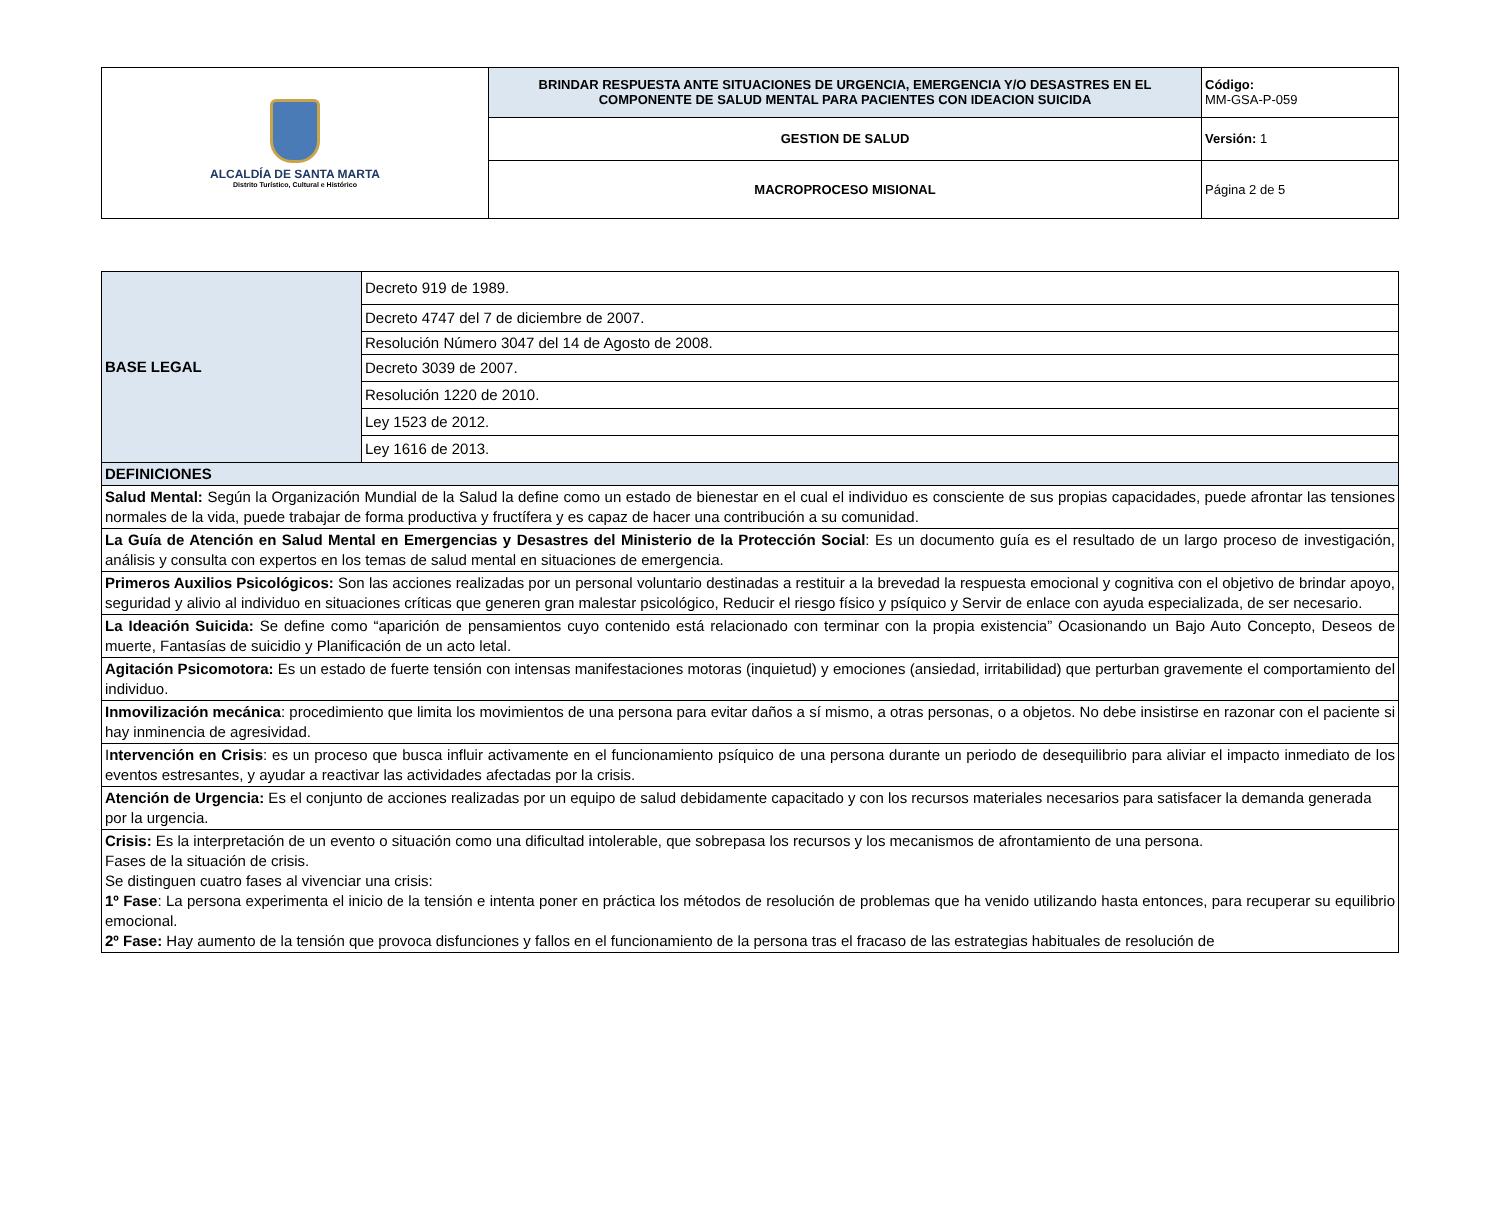| ALCALDÍA DE SANTA MARTA Distrito Turístico, Cultural e Histórico | BRINDAR RESPUESTA ANTE SITUACIONES DE URGENCIA, EMERGENCIA Y/O DESASTRES EN EL COMPONENTE DE SALUD MENTAL PARA PACIENTES CON IDEACION SUICIDA | Código: MM-GSA-P-059 |
| | GESTION DE SALUD | Versión: 1 |
| | MACROPROCESO MISIONAL | Página 2 de 5 |
| BASE LEGAL | Decreto 919 de 1989. |
| | Decreto 4747 del 7 de diciembre de 2007. |
| | Resolución Número 3047 del 14 de Agosto de 2008. |
| | Decreto 3039 de 2007. |
| | Resolución 1220 de 2010. |
| | Ley 1523 de 2012. |
| | Ley 1616 de 2013. |
| DEFINICIONES | |
| Salud Mental: Según la Organización Mundial de la Salud la define como un estado de bienestar en el cual el individuo es consciente de sus propias capacidades, puede afrontar las tensiones normales de la vida, puede trabajar de forma productiva y fructífera y es capaz de hacer una contribución a su comunidad. | |
| La Guía de Atención en Salud Mental en Emergencias y Desastres del Ministerio de la Protección Social : Es un documento guía es el resultado de un largo proceso de investigación, análisis y consulta con expertos en los temas de salud mental en situaciones de emergencia. | |
| Primeros Auxilios Psicológicos: Son las acciones realizadas por un personal voluntario destinadas a restituir a la brevedad la respuesta emocional y cognitiva con el objetivo de brindar apoyo, seguridad y alivio al individuo en situaciones críticas que generen gran malestar psicológico, Reducir el riesgo físico y psíquico y Servir de enlace con ayuda especializada, de ser necesario. | |
| La Ideación Suicida: Se define como “aparición de pensamientos cuyo contenido está relacionado con terminar con la propia existencia” Ocasionando un Bajo Auto Concepto, Deseos de muerte, Fantasías de suicidio y Planificación de un acto letal. | |
| Agitación Psicomotora: Es un estado de fuerte tensión con intensas manifestaciones motoras (inquietud) y emociones (ansiedad, irritabilidad) que perturban gravemente el comportamiento del individuo. | |
| Inmovilización mecánica : procedimiento que limita los movimientos de una persona para evitar daños a sí mismo, a otras personas, o a objetos. No debe insistirse en razonar con el paciente si hay inminencia de agresividad. | |
| I ntervención en Crisis : es un proceso que busca influir activamente en el funcionamiento psíquico de una persona durante un periodo de desequilibrio para aliviar el impacto inmediato de los eventos estresantes, y ayudar a reactivar las actividades afectadas por la crisis. | |
| Atención de Urgencia: Es el conjunto de acciones realizadas por un equipo de salud debidamente capacitado y con los recursos materiales necesarios para satisfacer la demanda generada por la urgencia. | |
| Crisis: Es la interpretación de un evento o situación como una dificultad intolerable, que sobrepasa los recursos y los mecanismos de afrontamiento de una persona. Fases de la situación de crisis. Se distinguen cuatro fases al vivenciar una crisis: 1º Fase : La persona experimenta el inicio de la tensión e intenta poner en práctica los métodos de resolución de problemas que ha venido utilizando hasta entonces, para recuperar su equilibrio emocional. 2º Fase: Hay aumento de la tensión que provoca disfunciones y fallos en el funcionamiento de la persona tras el fracaso de las estrategias habituales de resolución de | |